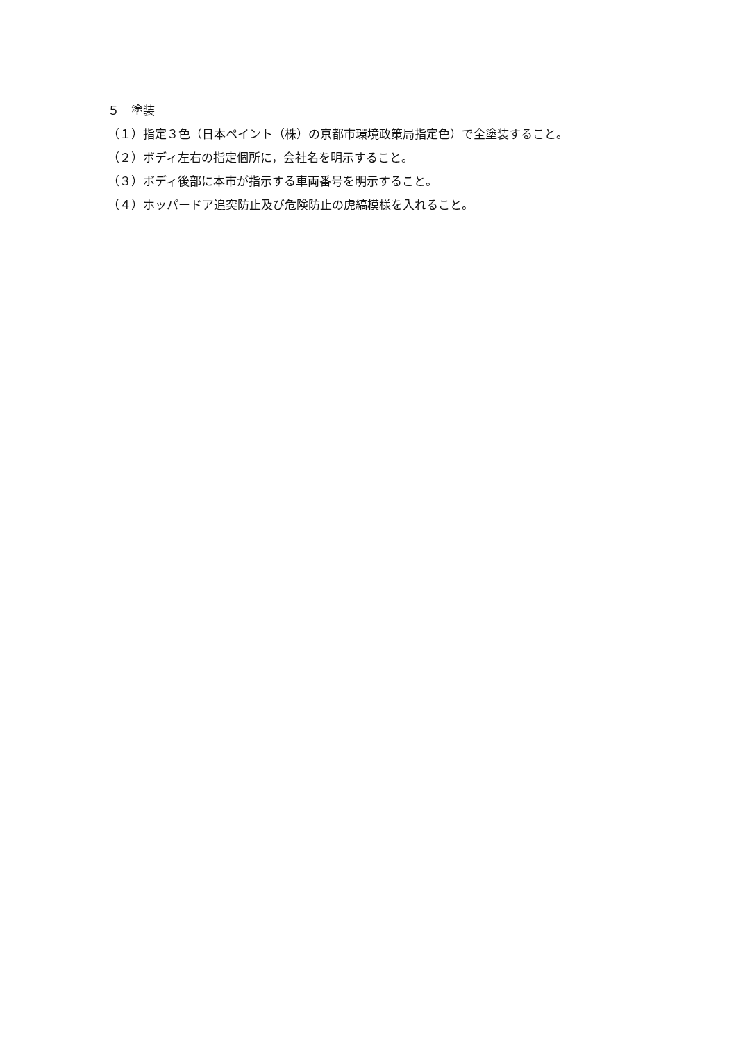５　塗装
（１）指定３色（日本ペイント（株）の京都市環境政策局指定色）で全塗装すること。
（２）ボディ左右の指定個所に，会社名を明示すること。
（３）ボディ後部に本市が指示する車両番号を明示すること。
（４）ホッパードア追突防止及び危険防止の虎縞模様を入れること。